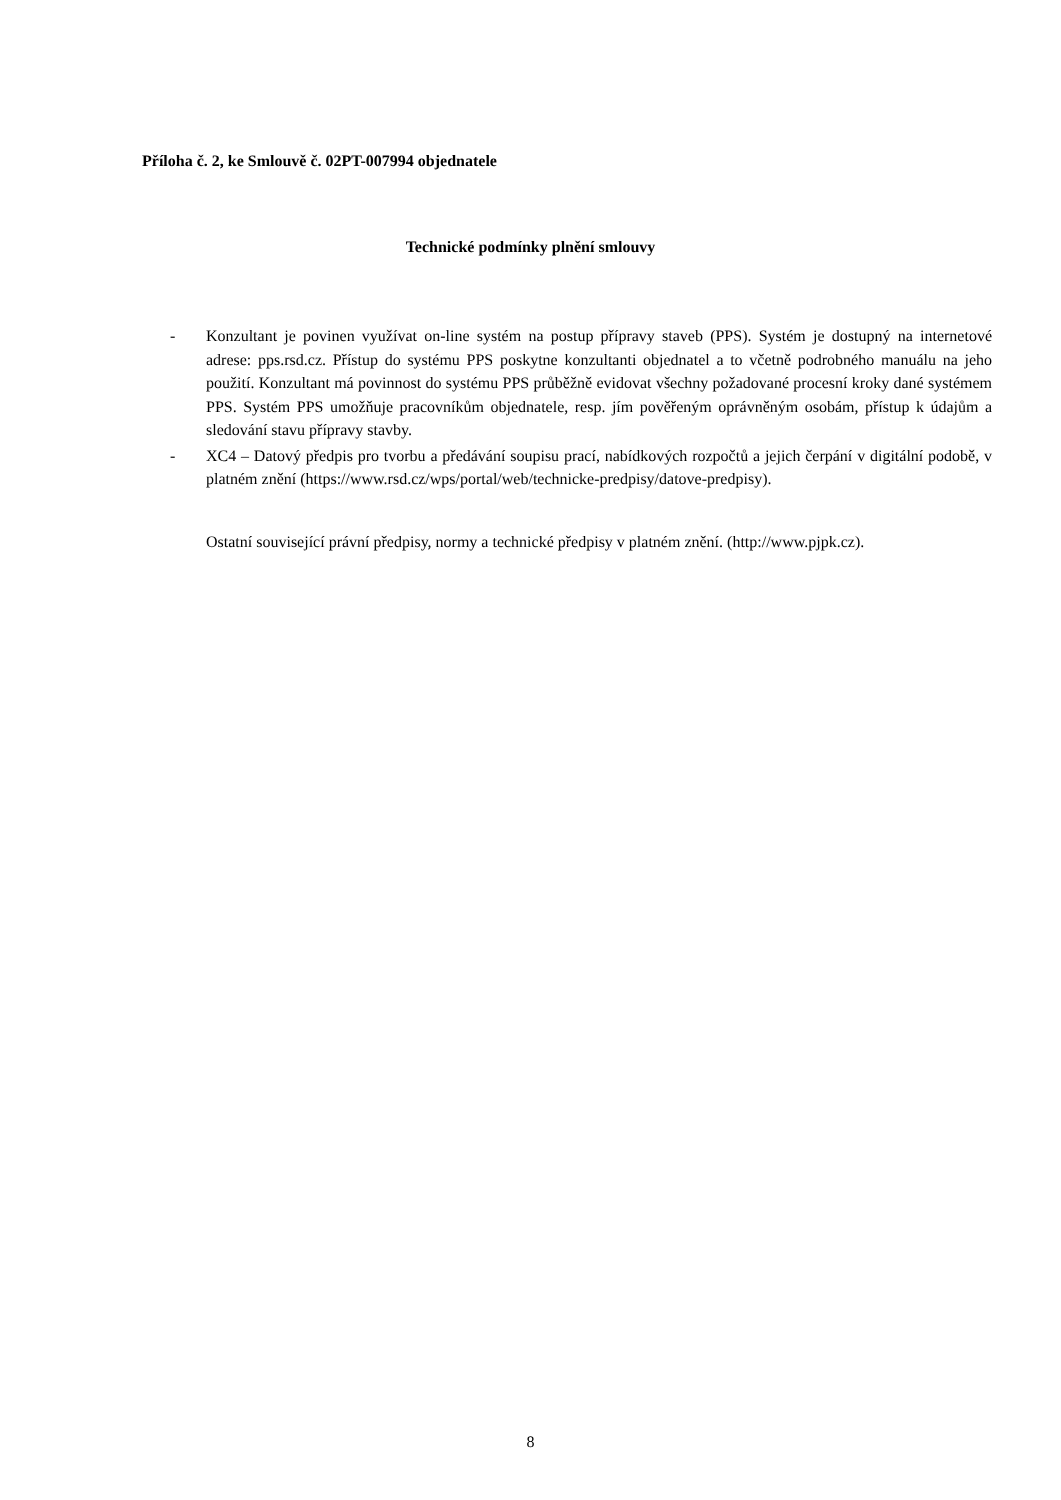Příloha č. 2, ke Smlouvě č. 02PT-007994 objednatele
Technické podmínky plnění smlouvy
- Konzultant je povinen využívat on-line systém na postup přípravy staveb (PPS). Systém je dostupný na internetové adrese: pps.rsd.cz. Přístup do systému PPS poskytne konzultanti objednatel a to včetně podrobného manuálu na jeho použití. Konzultant má povinnost do systému PPS průběžně evidovat všechny požadované procesní kroky dané systémem PPS. Systém PPS umožňuje pracovníkům objednatele, resp. jím pověřeným oprávněným osobám, přístup k údajům a sledování stavu přípravy stavby.
- XC4 – Datový předpis pro tvorbu a předávání soupisu prací, nabídkových rozpočtů a jejich čerpání v digitální podobě, v platném znění (https://www.rsd.cz/wps/portal/web/technicke-predpisy/datove-predpisy).
Ostatní související právní předpisy, normy a technické předpisy v platném znění. (http://www.pjpk.cz).
8